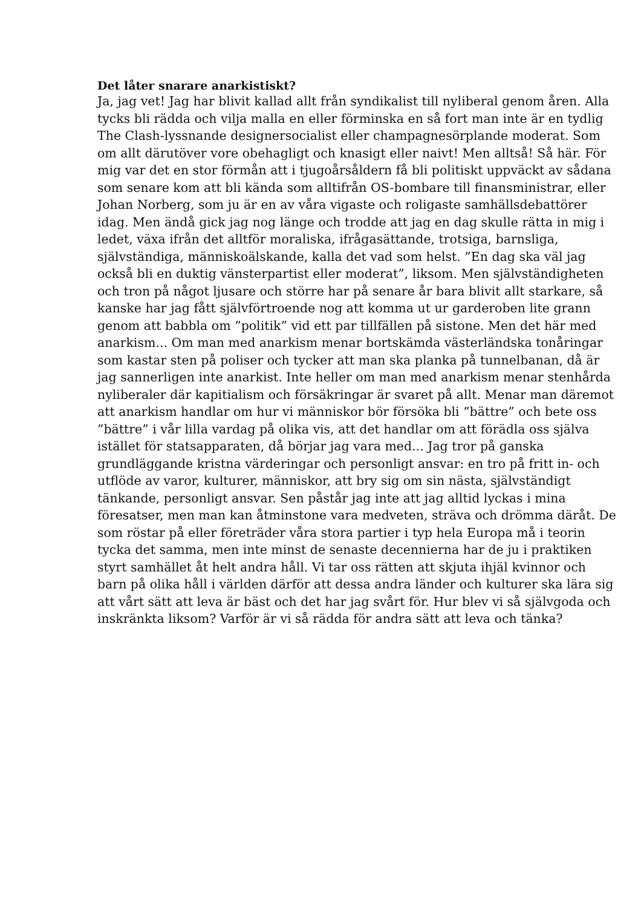Det låter snarare anarkistiskt?
Ja, jag vet! Jag har blivit kallad allt från syndikalist till nyliberal genom åren. Alla tycks bli rädda och vilja malla en eller förminska en så fort man inte är en tydlig The Clash-lyssnande designersocialist eller champagnesörplande moderat. Som om allt därutöver vore obehagligt och knasigt eller naivt! Men alltså! Så här. För mig var det en stor förmån att i tjugoårsåldern få bli politiskt uppväckt av sådana som senare kom att bli kända som alltifrån OS-bombare till finansministrar, eller Johan Norberg, som ju är en av våra vigaste och roligaste samhällsdebattörer idag. Men ändå gick jag nog länge och trodde att jag en dag skulle rätta in mig i ledet, växa ifrån det alltför moraliska, ifrågasättande, trotsiga, barnsliga, självständiga, människoälskande, kalla det vad som helst. ”En dag ska väl jag också bli en duktig vänsterpartist eller moderat”, liksom. Men självständigheten och tron på något ljusare och större har på senare år bara blivit allt starkare, så kanske har jag fått självförtroende nog att komma ut ur garderoben lite grann genom att babbla om ”politik” vid ett par tillfällen på sistone. Men det här med anarkism... Om man med anarkism menar bortskämda västerländska tonåringar som kastar sten på poliser och tycker att man ska planka på tunnelbanan, då är jag sannerligen inte anarkist. Inte heller om man med anarkism menar stenhårda nyliberaler där kapitialism och försäkringar är svaret på allt. Menar man däremot att anarkism handlar om hur vi människor bör försöka bli ”bättre” och bete oss ”bättre” i vår lilla vardag på olika vis, att det handlar om att förädla oss själva istället för statsapparaten, då börjar jag vara med... Jag tror på ganska grundläggande kristna värderingar och personligt ansvar: en tro på fritt in- och utflöde av varor, kulturer, människor, att bry sig om sin nästa, självständigt tänkande, personligt ansvar. Sen påstår jag inte att jag alltid lyckas i mina föresatser, men man kan åtminstone vara medveten, sträva och drömma däråt. De som röstar på eller företräder våra stora partier i typ hela Europa må i teorin tycka det samma, men inte minst de senaste decennierna har de ju i praktiken styrt samhället åt helt andra håll. Vi tar oss rätten att skjuta ihjäl kvinnor och barn på olika håll i världen därför att dessa andra länder och kulturer ska lära sig att vårt sätt att leva är bäst och det har jag svårt för. Hur blev vi så självgoda och inskränkta liksom? Varför är vi så rädda för andra sätt att leva och tänka?